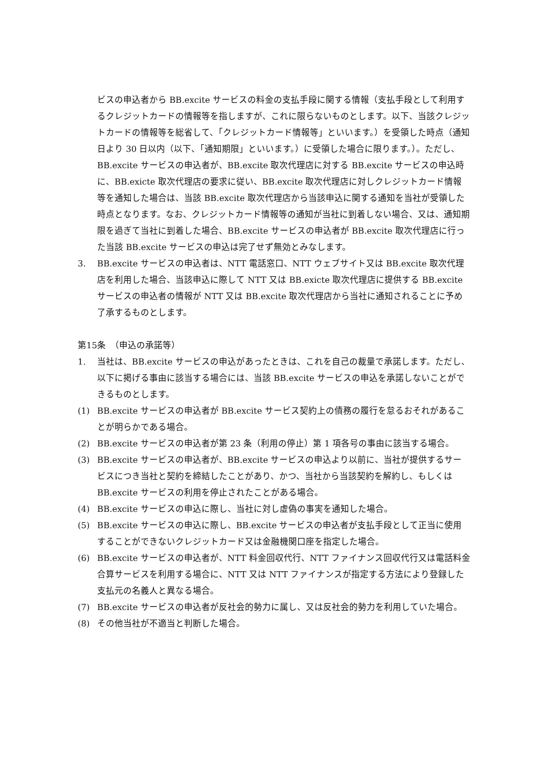ビスの申込者から BB.excite サービスの料金の支払手段に関する情報（支払手段として利用するクレジットカードの情報等を指しますが、これに限らないものとします。以下、当該クレジットカードの情報等を総省して、「クレジットカード情報等」といいます。）を受領した時点（通知日より 30 日以内（以下、「通知期限」といいます。）に受領した場合に限ります。）。ただし、BB.excite サービスの申込者が、BB.excite 取次代理店に対する BB.excite サービスの申込時に、BB.exicte 取次代理店の要求に従い、BB.excite 取次代理店に対しクレジットカード情報等を通知した場合は、当該 BB.excite 取次代理店から当該申込に関する通知を当社が受領した時点となります。なお、クレジットカード情報等の通知が当社に到着しない場合、又は、通知期限を過ぎて当社に到着した場合、BB.excite サービスの申込者が BB.excite 取次代理店に行った当該 BB.excite サービスの申込は完了せず無効とみなします。
3. BB.excite サービスの申込者は、NTT 電話窓口、NTT ウェブサイト又は BB.excite 取次代理店を利用した場合、当該申込に際して NTT 又は BB.exicte 取次代理店に提供する BB.excite サービスの申込者の情報が NTT 又は BB.excite 取次代理店から当社に通知されることに予め了承するものとします。
第15条　（申込の承諾等）
1. 当社は、BB.excite サービスの申込があったときは、これを自己の裁量で承諾します。ただし、以下に掲げる事由に該当する場合には、当該 BB.excite サービスの申込を承諾しないことができるものとします。
(1) BB.excite サービスの申込者が BB.excite サービス契約上の債務の履行を怠るおそれがあることが明らかである場合。
(2) BB.excite サービスの申込者が第 23 条（利用の停止）第 1 項各号の事由に該当する場合。
(3) BB.excite サービスの申込者が、BB.excite サービスの申込より以前に、当社が提供するサービスにつき当社と契約を締結したことがあり、かつ、当社から当該契約を解約し、もしくは BB.excite サービスの利用を停止されたことがある場合。
(4) BB.excite サービスの申込に際し、当社に対し虚偽の事実を通知した場合。
(5) BB.excite サービスの申込に際し、BB.excite サービスの申込者が支払手段として正当に使用することができないクレジットカード又は金融機関口座を指定した場合。
(6) BB.excite サービスの申込者が、NTT 料金回収代行、NTT ファイナンス回収代行又は電話料金合算サービスを利用する場合に、NTT 又は NTT ファイナンスが指定する方法により登録した支払元の名義人と異なる場合。
(7) BB.excite サービスの申込者が反社会的勢力に属し、又は反社会的勢力を利用していた場合。
(8) その他当社が不適当と判断した場合。